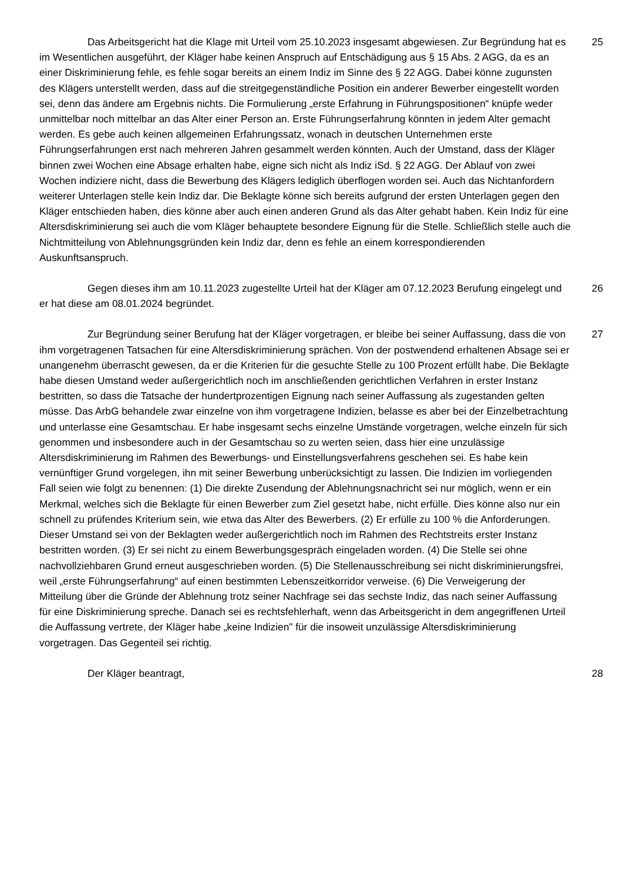Das Arbeitsgericht hat die Klage mit Urteil vom 25.10.2023 insgesamt abgewiesen. Zur Begründung hat es im Wesentlichen ausgeführt, der Kläger habe keinen Anspruch auf Entschädigung aus § 15 Abs. 2 AGG, da es an einer Diskriminierung fehle, es fehle sogar bereits an einem Indiz im Sinne des § 22 AGG. Dabei könne zugunsten des Klägers unterstellt werden, dass auf die streitgegenständliche Position ein anderer Bewerber eingestellt worden sei, denn das ändere am Ergebnis nichts. Die Formulierung „erste Erfahrung in Führungspositionen“ knüpfe weder unmittelbar noch mittelbar an das Alter einer Person an. Erste Führungserfahrung könnten in jedem Alter gemacht werden. Es gebe auch keinen allgemeinen Erfahrungssatz, wonach in deutschen Unternehmen erste Führungserfahrungen erst nach mehreren Jahren gesammelt werden könnten. Auch der Umstand, dass der Kläger binnen zwei Wochen eine Absage erhalten habe, eigne sich nicht als Indiz iSd. § 22 AGG. Der Ablauf von zwei Wochen indiziere nicht, dass die Bewerbung des Klägers lediglich überflogen worden sei. Auch das Nichtanfordern weiterer Unterlagen stelle kein Indiz dar. Die Beklagte könne sich bereits aufgrund der ersten Unterlagen gegen den Kläger entschieden haben, dies könne aber auch einen anderen Grund als das Alter gehabt haben. Kein Indiz für eine Altersdiskriminierung sei auch die vom Kläger behauptete besondere Eignung für die Stelle. Schließlich stelle auch die Nichtmitteilung von Ablehnungsgründen kein Indiz dar, denn es fehle an einem korrespondierenden Auskunftsanspruch.
25
Gegen dieses ihm am 10.11.2023 zugestellte Urteil hat der Kläger am 07.12.2023 Berufung eingelegt und er hat diese am 08.01.2024 begründet.
26
Zur Begründung seiner Berufung hat der Kläger vorgetragen, er bleibe bei seiner Auffassung, dass die von ihm vorgetragenen Tatsachen für eine Altersdiskriminierung sprächen. Von der postwendend erhaltenen Absage sei er unangenehm überrascht gewesen, da er die Kriterien für die gesuchte Stelle zu 100 Prozent erfüllt habe. Die Beklagte habe diesen Umstand weder außergerichtlich noch im anschließenden gerichtlichen Verfahren in erster Instanz bestritten, so dass die Tatsache der hundertprozentigen Eignung nach seiner Auffassung als zugestanden gelten müsse. Das ArbG behandele zwar einzelne von ihm vorgetragene Indizien, belasse es aber bei der Einzelbetrachtung und unterlasse eine Gesamtschau. Er habe insgesamt sechs einzelne Umstände vorgetragen, welche einzeln für sich genommen und insbesondere auch in der Gesamtschau so zu werten seien, dass hier eine unzulässige Altersdiskriminierung im Rahmen des Bewerbungs- und Einstellungsverfahrens geschehen sei. Es habe kein vernünftiger Grund vorgelegen, ihn mit seiner Bewerbung unberücksichtigt zu lassen. Die Indizien im vorliegenden Fall seien wie folgt zu benennen: (1) Die direkte Zusendung der Ablehnungsnachricht sei nur möglich, wenn er ein Merkmal, welches sich die Beklagte für einen Bewerber zum Ziel gesetzt habe, nicht erfülle. Dies könne also nur ein schnell zu prüfendes Kriterium sein, wie etwa das Alter des Bewerbers. (2) Er erfülle zu 100 % die Anforderungen. Dieser Umstand sei von der Beklagten weder außergerichtlich noch im Rahmen des Rechtstreits erster Instanz bestritten worden. (3) Er sei nicht zu einem Bewerbungsgespräch eingeladen worden. (4) Die Stelle sei ohne nachvollziehbaren Grund erneut ausgeschrieben worden. (5) Die Stellenausschreibung sei nicht diskriminierungsfrei, weil „erste Führungserfahrung“ auf einen bestimmten Lebenszeitkorridor verweise. (6) Die Verweigerung der Mitteilung über die Gründe der Ablehnung trotz seiner Nachfrage sei das sechste Indiz, das nach seiner Auffassung für eine Diskriminierung spreche. Danach sei es rechtsfehlerhaft, wenn das Arbeitsgericht in dem angegriffenen Urteil die Auffassung vertrete, der Kläger habe „keine Indizien" für die insoweit unzulässige Altersdiskriminierung vorgetragen. Das Gegenteil sei richtig.
27
Der Kläger beantragt, 28